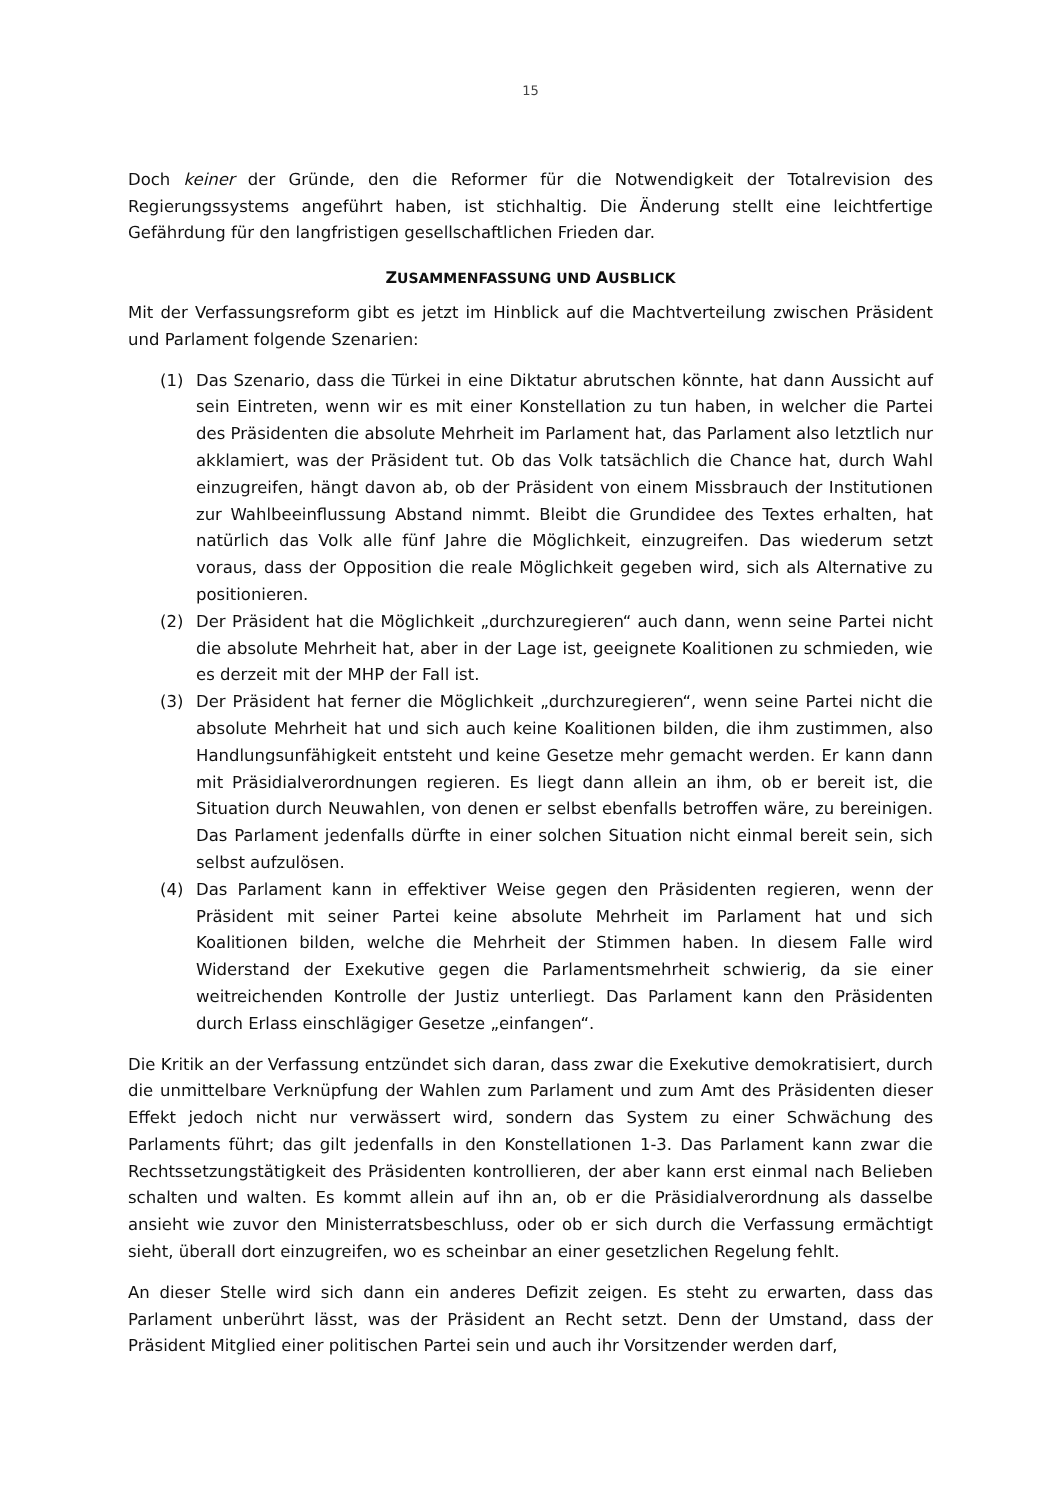15
Doch keiner der Gründe, den die Reformer für die Notwendigkeit der Totalrevision des Regierungssystems angeführt haben, ist stichhaltig. Die Änderung stellt eine leichtfertige Gefährdung für den langfristigen gesellschaftlichen Frieden dar.
ZUSAMMENFASSUNG UND AUSBLICK
Mit der Verfassungsreform gibt es jetzt im Hinblick auf die Machtverteilung zwischen Präsident und Parlament folgende Szenarien:
(1) Das Szenario, dass die Türkei in eine Diktatur abrutschen könnte, hat dann Aussicht auf sein Eintreten, wenn wir es mit einer Konstellation zu tun haben, in welcher die Partei des Präsidenten die absolute Mehrheit im Parlament hat, das Parlament also letztlich nur akklamiert, was der Präsident tut. Ob das Volk tatsächlich die Chance hat, durch Wahl einzugreifen, hängt davon ab, ob der Präsident von einem Missbrauch der Institutionen zur Wahlbeeinflussung Abstand nimmt. Bleibt die Grundidee des Textes erhalten, hat natürlich das Volk alle fünf Jahre die Möglichkeit, einzugreifen. Das wiederum setzt voraus, dass der Opposition die reale Möglichkeit gegeben wird, sich als Alternative zu positionieren.
(2) Der Präsident hat die Möglichkeit „durchzuregieren“ auch dann, wenn seine Partei nicht die absolute Mehrheit hat, aber in der Lage ist, geeignete Koalitionen zu schmieden, wie es derzeit mit der MHP der Fall ist.
(3) Der Präsident hat ferner die Möglichkeit „durchzuregieren“, wenn seine Partei nicht die absolute Mehrheit hat und sich auch keine Koalitionen bilden, die ihm zustimmen, also Handlungsunfähigkeit entsteht und keine Gesetze mehr gemacht werden. Er kann dann mit Präsidialverordnungen regieren. Es liegt dann allein an ihm, ob er bereit ist, die Situation durch Neuwahlen, von denen er selbst ebenfalls betroffen wäre, zu bereinigen. Das Parlament jedenfalls dürfte in einer solchen Situation nicht einmal bereit sein, sich selbst aufzulösen.
(4) Das Parlament kann in effektiver Weise gegen den Präsidenten regieren, wenn der Präsident mit seiner Partei keine absolute Mehrheit im Parlament hat und sich Koalitionen bilden, welche die Mehrheit der Stimmen haben. In diesem Falle wird Widerstand der Exekutive gegen die Parlamentsmehrheit schwierig, da sie einer weitreichenden Kontrolle der Justiz unterliegt. Das Parlament kann den Präsidenten durch Erlass einschlägiger Gesetze „einfangen“.
Die Kritik an der Verfassung entzündet sich daran, dass zwar die Exekutive demokratisiert, durch die unmittelbare Verknüpfung der Wahlen zum Parlament und zum Amt des Präsidenten dieser Effekt jedoch nicht nur verwässert wird, sondern das System zu einer Schwächung des Parlaments führt; das gilt jedenfalls in den Konstellationen 1-3. Das Parlament kann zwar die Rechtssetzungstätigkeit des Präsidenten kontrollieren, der aber kann erst einmal nach Belieben schalten und walten. Es kommt allein auf ihn an, ob er die Präsidialverordnung als dasselbe ansieht wie zuvor den Ministerratsbeschluss, oder ob er sich durch die Verfassung ermächtigt sieht, überall dort einzugreifen, wo es scheinbar an einer gesetzlichen Regelung fehlt.
An dieser Stelle wird sich dann ein anderes Defizit zeigen. Es steht zu erwarten, dass das Parlament unberührt lässt, was der Präsident an Recht setzt. Denn der Umstand, dass der Präsident Mitglied einer politischen Partei sein und auch ihr Vorsitzender werden darf,